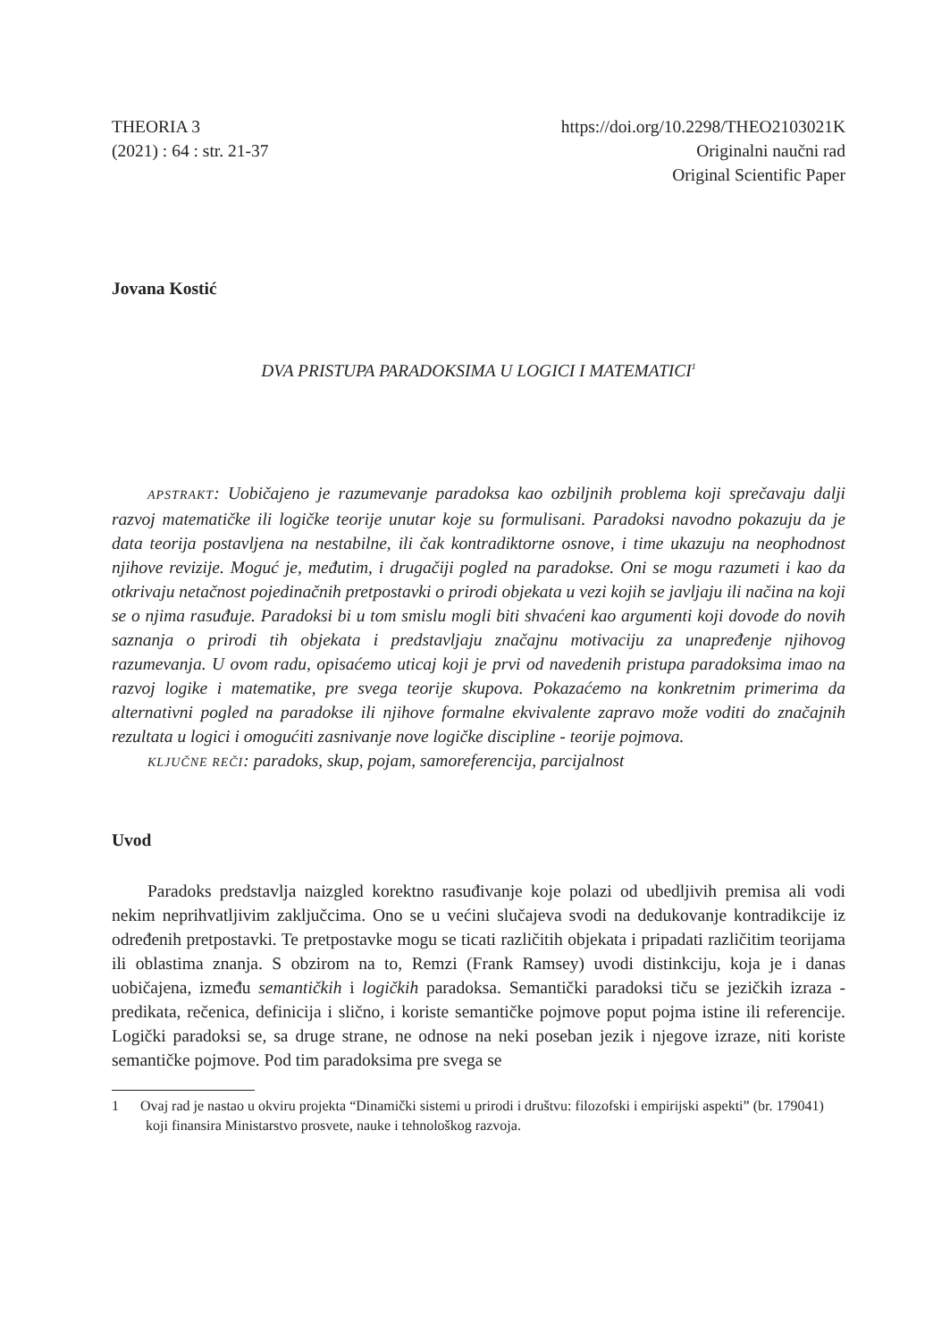THEORIA 3
(2021) : 64 : str. 21-37
https://doi.org/10.2298/THEO2103021K
Originalni naučni rad
Original Scientific Paper
Jovana Kostić
DVA PRISTUPA PARADOKSIMA U LOGICI I MATEMATICI<sup>1</sup>
APSTRAKT: Uobičajeno je razumevanje paradoksa kao ozbiljnih problema koji sprečavaju dalji razvoj matematičke ili logičke teorije unutar koje su formulisani. Paradoksi navodno pokazuju da je data teorija postavljena na nestabilne, ili čak kontradiktorne osnove, i time ukazuju na neophodnost njihove revizije. Moguć je, međutim, i drugačiji pogled na paradokse. Oni se mogu razumeti i kao da otkrivaju netačnost pojedinačnih pretpostavki o prirodi objekata u vezi kojih se javljaju ili načina na koji se o njima rasuđuje. Paradoksi bi u tom smislu mogli biti shvaćeni kao argumenti koji dovode do novih saznanja o prirodi tih objekata i predstavljaju značajnu motivaciju za unapređenje njihovog razumevanja. U ovom radu, opisaćemo uticaj koji je prvi od navedenih pristupa paradoksima imao na razvoj logike i matematike, pre svega teorije skupova. Pokazaćemo na konkretnim primerima da alternativni pogled na paradokse ili njihove formalne ekvivalente zapravo može voditi do značajnih rezultata u logici i omogućiti zasnivanje nove logičke discipline - teorije pojmova.
KLJUČNE REČI: paradoks, skup, pojam, samoreferencija, parcijalnost
Uvod
Paradoks predstavlja naizgled korektno rasuđivanje koje polazi od ubedljivih premisa ali vodi nekim neprihvatljivim zaključcima. Ono se u većini slučajeva svodi na dedukovanje kontradikcije iz određenih pretpostavki. Te pretpostavke mogu se ticati različitih objekata i pripadati različitim teorijama ili oblastima znanja. S obzirom na to, Remzi (Frank Ramsey) uvodi distinkciju, koja je i danas uobičajena, između semantičkih i logičkih paradoksa. Semantički paradoksi tiču se jezičkih izraza - predikata, rečenica, definicija i slično, i koriste semantičke pojmove poput pojma istine ili referencije. Logički paradoksi se, sa druge strane, ne odnose na neki poseban jezik i njegove izraze, niti koriste semantičke pojmove. Pod tim paradoksima pre svega se
1 Ovaj rad je nastao u okviru projekta “Dinamički sistemi u prirodi i društvu: filozofski i empirijski aspekti” (br. 179041) koji finansira Ministarstvo prosvete, nauke i tehnološkog razvoja.